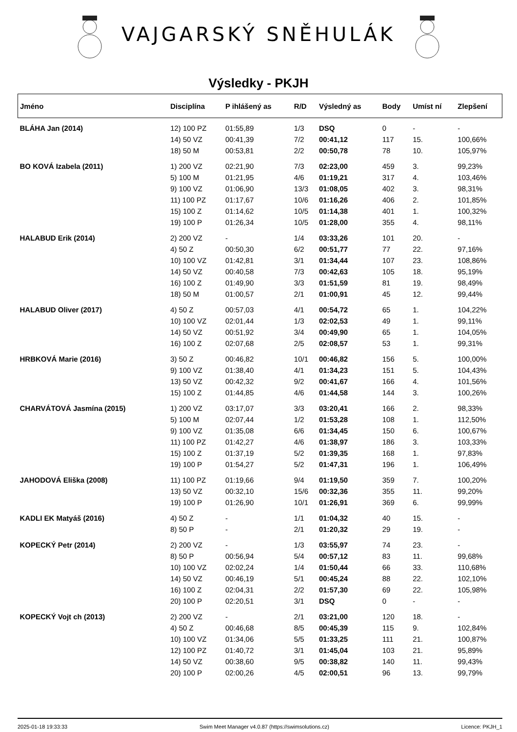VAJGARSKÝ SNĚHULÁK
Výsledky - PKJH
| Jméno | Disciplína | P ihlášený as | R/D | Výsledný as | Body | Umíst ní | Zlepšení |
| --- | --- | --- | --- | --- | --- | --- | --- |
| BLÁHA Jan (2014) | 12) 100 PZ | 01:55,89 | 1/3 | DSQ | 0 | - | - |
| | 14) 50 VZ | 00:41,39 | 7/2 | 00:41,12 | 117 | 15. | 100,66% |
| | 18) 50 M | 00:53,81 | 2/2 | 00:50,78 | 78 | 10. | 105,97% |
| BO KOVÁ Izabela (2011) | 1) 200 VZ | 02:21,90 | 7/3 | 02:23,00 | 459 | 3. | 99,23% |
| | 5) 100 M | 01:21,95 | 4/6 | 01:19,21 | 317 | 4. | 103,46% |
| | 9) 100 VZ | 01:06,90 | 13/3 | 01:08,05 | 402 | 3. | 98,31% |
| | 11) 100 PZ | 01:17,67 | 10/6 | 01:16,26 | 406 | 2. | 101,85% |
| | 15) 100 Z | 01:14,62 | 10/5 | 01:14,38 | 401 | 1. | 100,32% |
| | 19) 100 P | 01:26,34 | 10/5 | 01:28,00 | 355 | 4. | 98,11% |
| HALABUD Erik (2014) | 2) 200 VZ | - | 1/4 | 03:33,26 | 101 | 20. | - |
| | 4) 50 Z | 00:50,30 | 6/2 | 00:51,77 | 77 | 22. | 97,16% |
| | 10) 100 VZ | 01:42,81 | 3/1 | 01:34,44 | 107 | 23. | 108,86% |
| | 14) 50 VZ | 00:40,58 | 7/3 | 00:42,63 | 105 | 18. | 95,19% |
| | 16) 100 Z | 01:49,90 | 3/3 | 01:51,59 | 81 | 19. | 98,49% |
| | 18) 50 M | 01:00,57 | 2/1 | 01:00,91 | 45 | 12. | 99,44% |
| HALABUD Oliver (2017) | 4) 50 Z | 00:57,03 | 4/1 | 00:54,72 | 65 | 1. | 104,22% |
| | 10) 100 VZ | 02:01,44 | 1/3 | 02:02,53 | 49 | 1. | 99,11% |
| | 14) 50 VZ | 00:51,92 | 3/4 | 00:49,90 | 65 | 1. | 104,05% |
| | 16) 100 Z | 02:07,68 | 2/5 | 02:08,57 | 53 | 1. | 99,31% |
| HRBKOVÁ Marie (2016) | 3) 50 Z | 00:46,82 | 10/1 | 00:46,82 | 156 | 5. | 100,00% |
| | 9) 100 VZ | 01:38,40 | 4/1 | 01:34,23 | 151 | 5. | 104,43% |
| | 13) 50 VZ | 00:42,32 | 9/2 | 00:41,67 | 166 | 4. | 101,56% |
| | 15) 100 Z | 01:44,85 | 4/6 | 01:44,58 | 144 | 3. | 100,26% |
| CHARVÁTOVÁ Jasmína (2015) | 1) 200 VZ | 03:17,07 | 3/3 | 03:20,41 | 166 | 2. | 98,33% |
| | 5) 100 M | 02:07,44 | 1/2 | 01:53,28 | 108 | 1. | 112,50% |
| | 9) 100 VZ | 01:35,08 | 6/6 | 01:34,45 | 150 | 6. | 100,67% |
| | 11) 100 PZ | 01:42,27 | 4/6 | 01:38,97 | 186 | 3. | 103,33% |
| | 15) 100 Z | 01:37,19 | 5/2 | 01:39,35 | 168 | 1. | 97,83% |
| | 19) 100 P | 01:54,27 | 5/2 | 01:47,31 | 196 | 1. | 106,49% |
| JAHODOVÁ Eliška (2008) | 11) 100 PZ | 01:19,66 | 9/4 | 01:19,50 | 359 | 7. | 100,20% |
| | 13) 50 VZ | 00:32,10 | 15/6 | 00:32,36 | 355 | 11. | 99,20% |
| | 19) 100 P | 01:26,90 | 10/1 | 01:26,91 | 369 | 6. | 99,99% |
| KADLI EK Matyáš (2016) | 4) 50 Z | - | 1/1 | 01:04,32 | 40 | 15. | - |
| | 8) 50 P | - | 2/1 | 01:20,32 | 29 | 19. | - |
| KOPECKÝ Petr (2014) | 2) 200 VZ | - | 1/3 | 03:55,97 | 74 | 23. | - |
| | 8) 50 P | 00:56,94 | 5/4 | 00:57,12 | 83 | 11. | 99,68% |
| | 10) 100 VZ | 02:02,24 | 1/4 | 01:50,44 | 66 | 33. | 110,68% |
| | 14) 50 VZ | 00:46,19 | 5/1 | 00:45,24 | 88 | 22. | 102,10% |
| | 16) 100 Z | 02:04,31 | 2/2 | 01:57,30 | 69 | 22. | 105,98% |
| | 20) 100 P | 02:20,51 | 3/1 | DSQ | 0 | - | - |
| KOPECKÝ Vojt ch (2013) | 2) 200 VZ | - | 2/1 | 03:21,00 | 120 | 18. | - |
| | 4) 50 Z | 00:46,68 | 8/5 | 00:45,39 | 115 | 9. | 102,84% |
| | 10) 100 VZ | 01:34,06 | 5/5 | 01:33,25 | 111 | 21. | 100,87% |
| | 12) 100 PZ | 01:40,72 | 3/1 | 01:45,04 | 103 | 21. | 95,89% |
| | 14) 50 VZ | 00:38,60 | 9/5 | 00:38,82 | 140 | 11. | 99,43% |
| | 20) 100 P | 02:00,26 | 4/5 | 02:00,51 | 96 | 13. | 99,79% |
2025-01-18 19:33:33 Swim Meet Manager v4.0.87 (https://swimsolutions.cz) Licence: PKJH_1